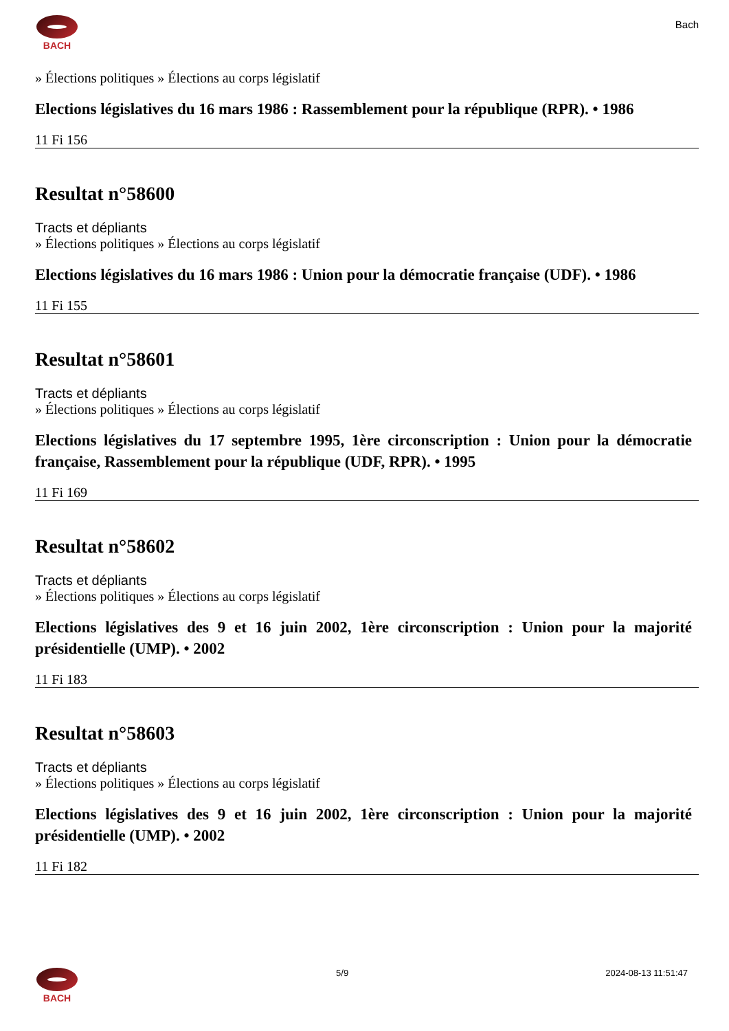BACH
Bach
» Élections politiques » Élections au corps législatif
Elections législatives du 16 mars 1986 : Rassemblement pour la république (RPR). • 1986
11 Fi 156
Resultat n°58600
Tracts et dépliants
» Élections politiques » Élections au corps législatif
Elections législatives du 16 mars 1986 : Union pour la démocratie française (UDF). • 1986
11 Fi 155
Resultat n°58601
Tracts et dépliants
» Élections politiques » Élections au corps législatif
Elections législatives du 17 septembre 1995, 1ère circonscription : Union pour la démocratie française, Rassemblement pour la république (UDF, RPR). • 1995
11 Fi 169
Resultat n°58602
Tracts et dépliants
» Élections politiques » Élections au corps législatif
Elections législatives des 9 et 16 juin 2002, 1ère circonscription : Union pour la majorité présidentielle (UMP). • 2002
11 Fi 183
Resultat n°58603
Tracts et dépliants
» Élections politiques » Élections au corps législatif
Elections législatives des 9 et 16 juin 2002, 1ère circonscription : Union pour la majorité présidentielle (UMP). • 2002
11 Fi 182
BACH 5/9 2024-08-13 11:51:47